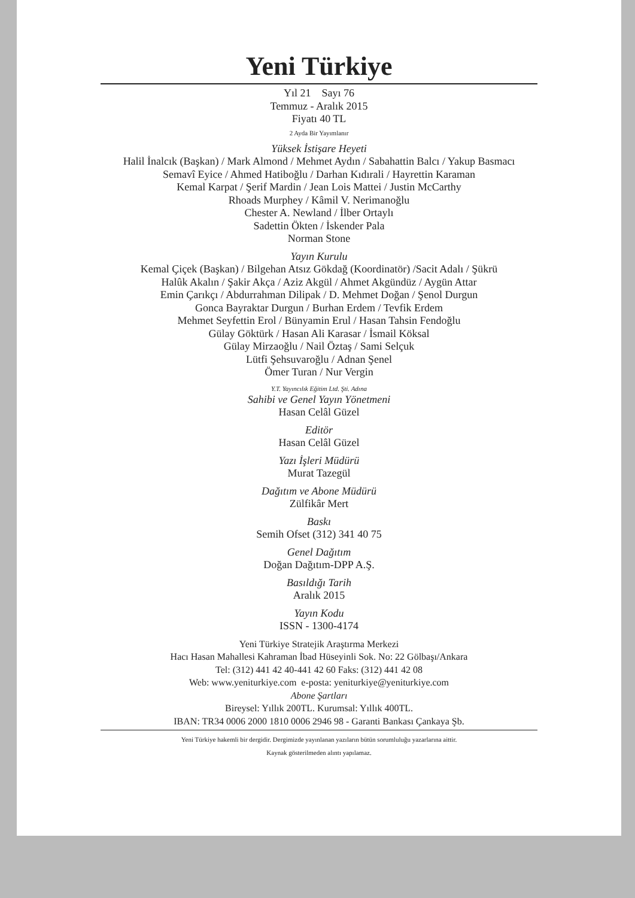Yeni Türkiye
Yıl 21 Sayı 76
Temmuz - Aralık 2015
Fiyatı 40 TL
2 Ayda Bir Yayımlanır
Yüksek İstişare Heyeti
Halil İnalcık (Başkan) / Mark Almond / Mehmet Aydın / Sabahattin Balcı / Yakup Basmacı
Semavî Eyice / Ahmed Hatiboğlu / Darhan Kıdırali / Hayrettin Karaman
Kemal Karpat / Şerif Mardin / Jean Lois Mattei / Justin McCarthy
Rhoads Murphey / Kâmil V. Nerimanoğlu
Chester A. Newland / İlber Ortaylı
Sadettin Ökten / İskender Pala
Norman Stone
Yayın Kurulu
Kemal Çiçek (Başkan) / Bilgehan Atsız Gökdağ (Koordinatör) /Sacit Adalı / Şükrü
Halûk Akalın / Şakir Akça / Aziz Akgül / Ahmet Akgündüz / Aygün Attar
Emin Çarıkçı / Abdurrahman Dilipak / D. Mehmet Doğan / Şenol Durgun
Gonca Bayraktar Durgun / Burhan Erdem / Tevfik Erdem
Mehmet Seyfettin Erol / Bünyamin Erul / Hasan Tahsin Fendoğlu
Gülay Göktürk / Hasan Ali Karasar / İsmail Köksal
Gülay Mirzaoğlu / Nail Öztaş / Sami Selçuk
Lütfi Şehsuvaroğlu / Adnan Şenel
Ömer Turan / Nur Vergin
Y.T. Yayıncılık Eğitim Ltd. Şti. Adına
Sahibi ve Genel Yayın Yönetmeni
Hasan Celâl Güzel
Editör
Hasan Celâl Güzel
Yazı İşleri Müdürü
Murat Tazegül
Dağıtım ve Abone Müdürü
Zülfikâr Mert
Baskı
Semih Ofset (312) 341 40 75
Genel Dağıtım
Doğan Dağıtım-DPP A.Ş.
Basıldığı Tarih
Aralık 2015
Yayın Kodu
ISSN - 1300-4174
Yeni Türkiye Stratejik Araştırma Merkezi
Hacı Hasan Mahallesi Kahraman İbad Hüseyinli Sok. No: 22 Gölbaşı/Ankara
Tel: (312) 441 42 40-441 42 60 Faks: (312) 441 42 08
Web: www.yeniturkiye.com e-posta: yeniturkiye@yeniturkiye.com
Abone Şartları
Bireysel: Yıllık 200TL. Kurumsal: Yıllık 400TL.
IBAN: TR34 0006 2000 1810 0006 2946 98 - Garanti Bankası Çankaya Şb.
Yeni Türkiye hakemli bir dergidir. Dergimizde yayınlanan yazıların bütün sorumluluğu yazarlarına aittir.
Kaynak gösterilmeden alıntı yapılamaz.